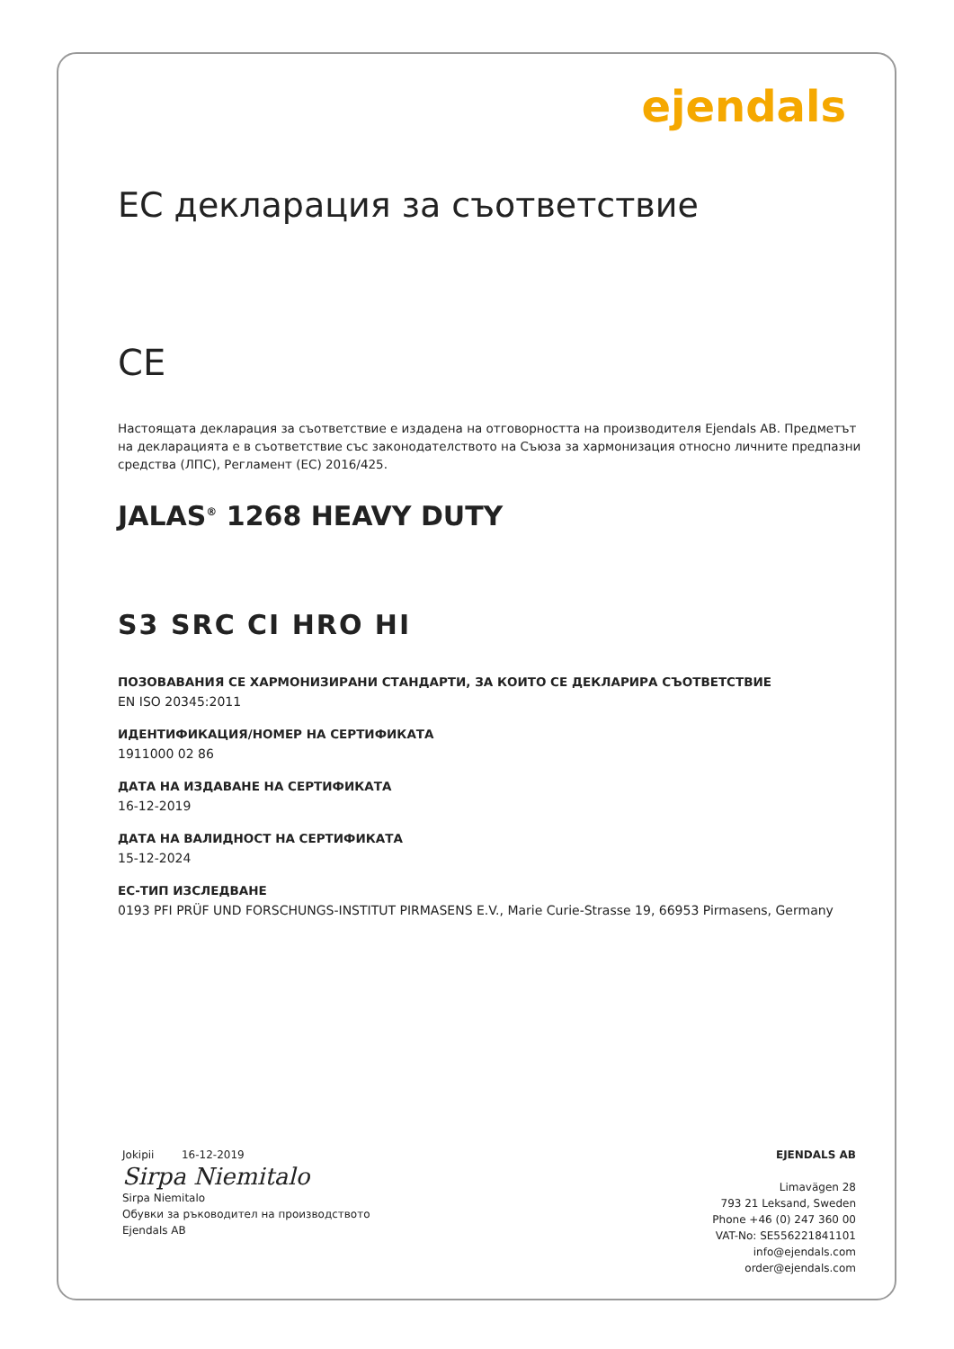ejendals
ЕС декларация за съответствие
CE
Настоящата декларация за съответствие е издадена на отговорността на производителя Ejendals AB. Предметът на декларацията е в съответствие със законодателството на Съюза за хармонизация относно личните предпазни средства (ЛПС), Регламент (ЕС) 2016/425.
JALAS<sup>®</sup> 1268 HEAVY DUTY
S3 SRC CI HRO HI
ПОЗОВАВАНИЯ СЕ ХАРМОНИЗИРАНИ СТАНДАРТИ, ЗА КОИТО СЕ ДЕКЛАРИРА СЪОТВЕТСТВИЕ
EN ISO 20345:2011
ИДЕНТИФИКАЦИЯ/НОМЕР НА СЕРТИФИКАТА
1911000 02 86
ДАТА НА ИЗДАВАНЕ НА СЕРТИФИКАТА
16-12-2019
ДАТА НА ВАЛИДНОСТ НА СЕРТИФИКАТА
15-12-2024
ЕС-ТИП ИЗСЛЕДВАНЕ
0193 PFI PRÜF UND FORSCHUNGS-INSTITUT PIRMASENS E.V., Marie Curie-Strasse 19, 66953 Pirmasens, Germany
Jokipii 16-12-2019
Sirpa Niemitalo
Sirpa Niemitalo
Обувки за ръководител на производството
Ejendals AB
EJENDALS AB
Limavägen 28
793 21 Leksand, Sweden
Phone +46 (0) 247 360 00
VAT-No: SE556221841101
info@ejendals.com
order@ejendals.com